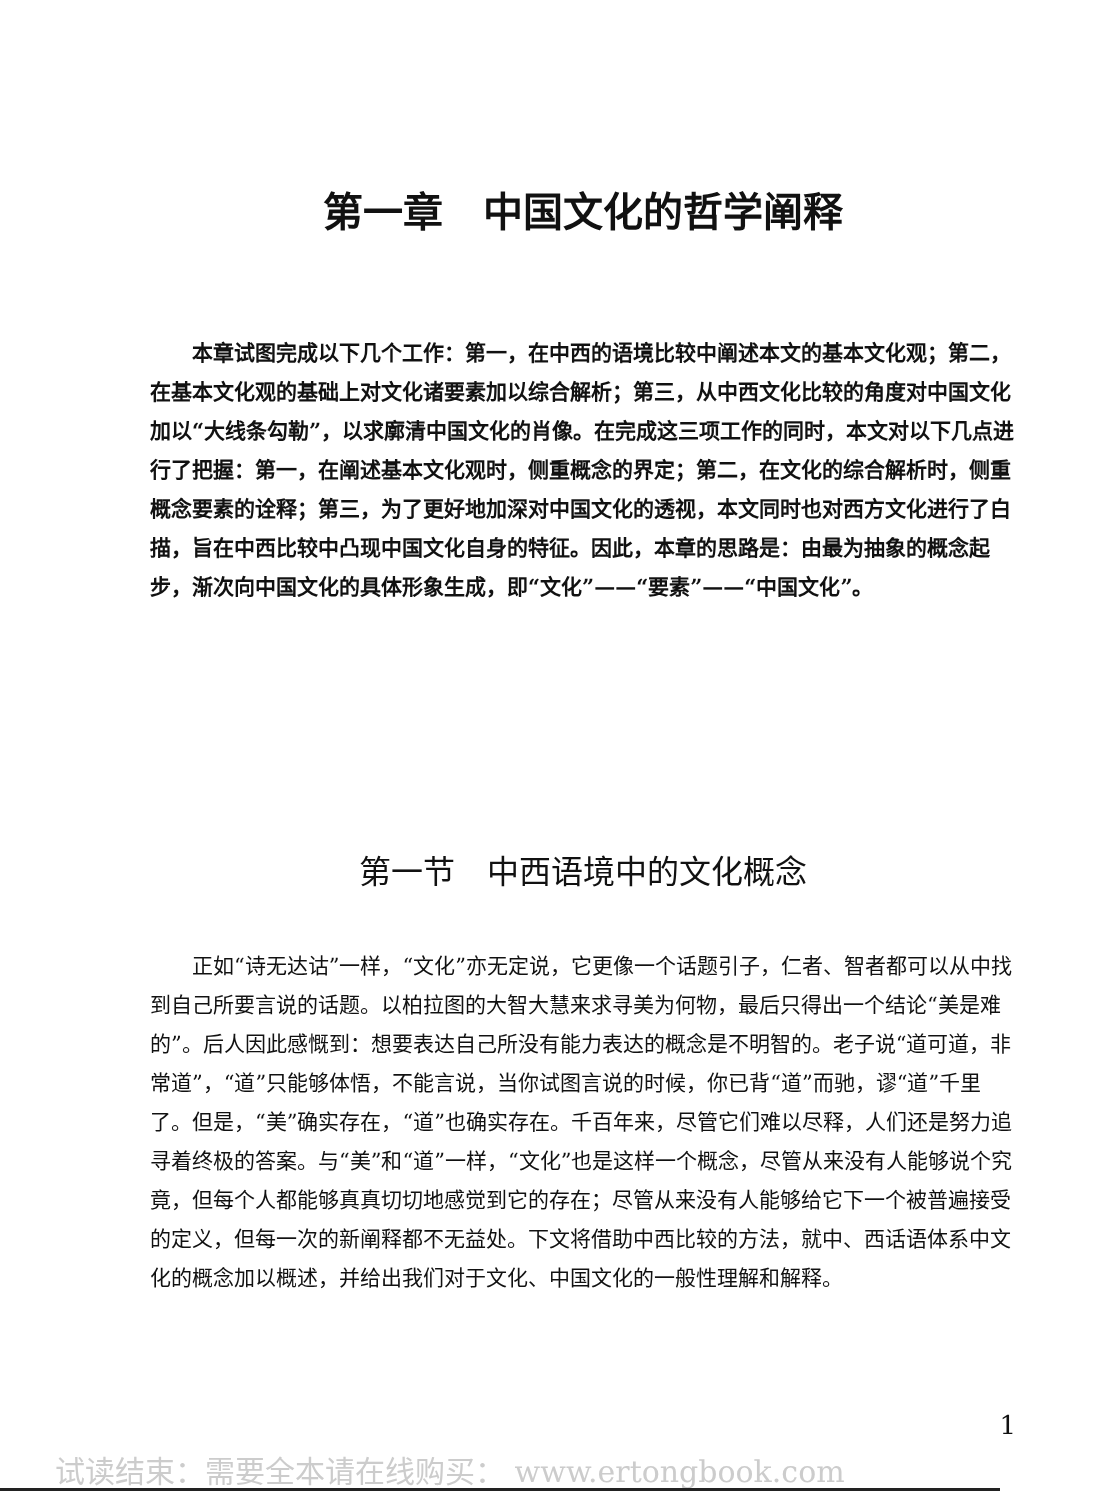第一章　中国文化的哲学阐释
本章试图完成以下几个工作：第一，在中西的语境比较中阐述本文的基本文化观；第二，在基本文化观的基础上对文化诸要素加以综合解析；第三，从中西文化比较的角度对中国文化加以“大线条勾勒”，以求廓清中国文化的肖像。在完成这三项工作的同时，本文对以下几点进行了把握：第一，在阐述基本文化观时，侧重概念的界定；第二，在文化的综合解析时，侧重概念要素的诠释；第三，为了更好地加深对中国文化的透视，本文同时也对西方文化进行了白描，旨在中西比较中凸现中国文化自身的特征。因此，本章的思路是：由最为抽象的概念起步，渐次向中国文化的具体形象生成，即“文化”——“要素”——“中国文化”。
第一节　中西语境中的文化概念
正如“诗无达诂”一样，“文化”亦无定说，它更像一个话题引子，仁者、智者都可以从中找到自己所要言说的话题。以柏拉图的大智大慧来求寻美为何物，最后只得出一个结论“美是难的”。后人因此感慨到：想要表达自己所没有能力表达的概念是不明智的。老子说“道可道，非常道”，“道”只能够体悟，不能言说，当你试图言说的时候，你已背“道”而驰，谬“道”千里了。但是，“美”确实存在，“道”也确实存在。千百年来，尽管它们难以尽释，人们还是努力追寻着终极的答案。与“美”和“道”一样，“文化”也是这样一个概念，尽管从来没有人能够说个究竟，但每个人都能够真真切切地感觉到它的存在；尽管从来没有人能够给它下一个被普遍接受的定义，但每一次的新阐释都不无益处。下文将借助中西比较的方法，就中、西话语体系中文化的概念加以概述，并给出我们对于文化、中国文化的一般性理解和解释。
1
试读结束：需要全本请在线购买： www.ertongbook.com